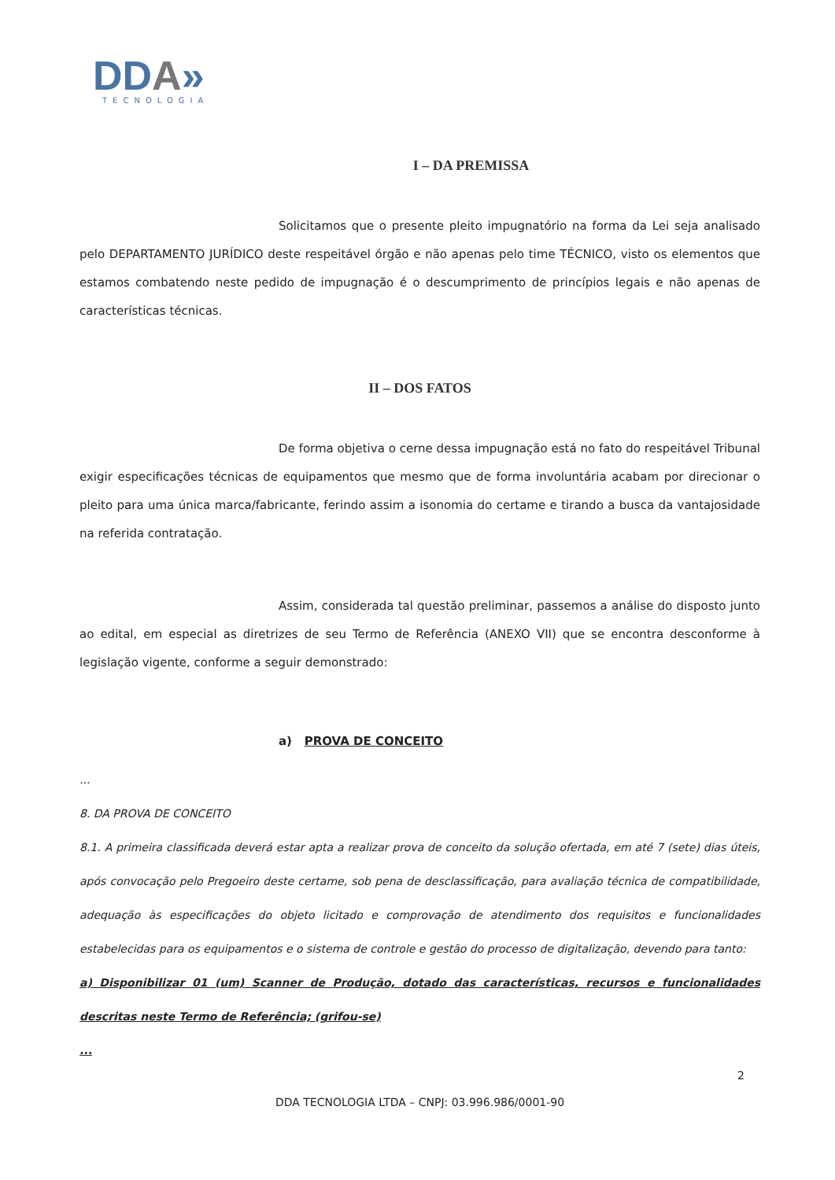DDA»
TECNOLOGIA
I – DA PREMISSA
Solicitamos que o presente pleito impugnatório na forma da Lei seja analisado pelo DEPARTAMENTO JURÍDICO deste respeitável órgão e não apenas pelo time TÉCNICO, visto os elementos que estamos combatendo neste pedido de impugnação é o descumprimento de princípios legais e não apenas de características técnicas.
II – DOS FATOS
De forma objetiva o cerne dessa impugnação está no fato do respeitável Tribunal exigir especificações técnicas de equipamentos que mesmo que de forma involuntária acabam por direcionar o pleito para uma única marca/fabricante, ferindo assim a isonomia do certame e tirando a busca da vantajosidade na referida contratação.
Assim, considerada tal questão preliminar, passemos a análise do disposto junto ao edital, em especial as diretrizes de seu Termo de Referência (ANEXO VII) que se encontra desconforme à legislação vigente, conforme a seguir demonstrado:
a) PROVA DE CONCEITO
...
8. DA PROVA DE CONCEITO
8.1. A primeira classificada deverá estar apta a realizar prova de conceito da solução ofertada, em até 7 (sete) dias úteis, após convocação pelo Pregoeiro deste certame, sob pena de desclassificação, para avaliação técnica de compatibilidade, adequação às especificações do objeto licitado e comprovação de atendimento dos requisitos e funcionalidades estabelecidas para os equipamentos e o sistema de controle e gestão do processo de digitalização, devendo para tanto:
a) Disponibilizar 01 (um) Scanner de Produção, dotado das características, recursos e funcionalidades descritas neste Termo de Referência; (grifou-se)
...
2
DDA TECNOLOGIA LTDA – CNPJ: 03.996.986/0001-90